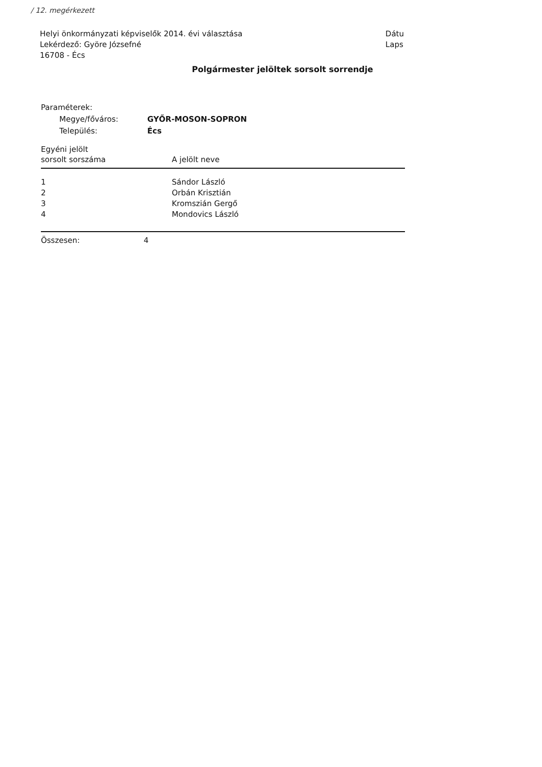/ 12. megérkezett
Helyi önkormányzati képviselők 2014. évi választása
Lekérdező: Györe Józsefné
16708 - Écs
Dátu
Laps
Polgármester jelöltek sorsolt sorrendje
Paraméterek:
| Megye/főváros: | GYŐR-MOSON-SOPRON |
| Település: | Écs |
| Egyéni jelölt sorsolt sorszáma | A jelölt neve |
| --- | --- |
| 1 | Sándor László |
| 2 | Orbán Krisztián |
| 3 | Kromszián Gergő |
| 4 | Mondovics László |
| Összesen: 4 | |